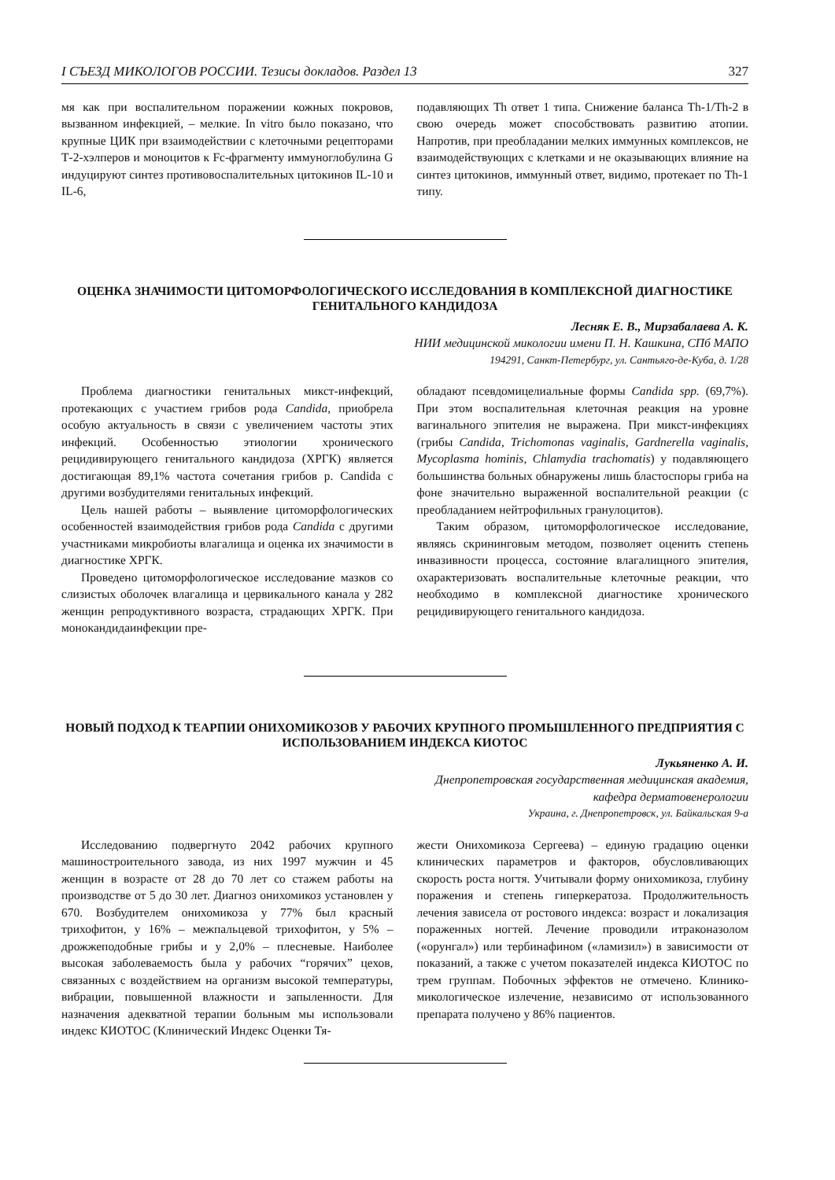I СЪЕЗД МИКОЛОГОВ РОССИИ. Тезисы докладов. Раздел 13 327
мя как при воспалительном поражении кожных покровов, вызванном инфекцией, – мелкие. In vitro было показано, что крупные ЦИК при взаимодействии с клеточными рецепторами Т-2-хэлперов и моноцитов к Fc-фрагменту иммуноглобулина G индуцируют синтез противовоспалительных цитокинов IL-10 и IL-6,
подавляющих Th ответ 1 типа. Снижение баланса Th-1/Th-2 в свою очередь может способствовать развитию атопии. Напротив, при преобладании мелких иммунных комплексов, не взаимодействующих с клетками и не оказывающих влияние на синтез цитокинов, иммунный ответ, видимо, протекает по Th-1 типу.
ОЦЕНКА ЗНАЧИМОСТИ ЦИТОМОРФОЛОГИЧЕСКОГО ИССЛЕДОВАНИЯ В КОМПЛЕКСНОЙ ДИАГНОСТИКЕ ГЕНИТАЛЬНОГО КАНДИДОЗА
Лесняк Е. В., Мирзабалаева А. К.
НИИ медицинской микологии имени П. Н. Кашкина, СПб МАПО
194291, Санкт-Петербург, ул. Сантьяго-де-Куба, д. 1/28
Проблема диагностики генитальных микст-инфекций, протекающих с участием грибов рода Candida, приобрела особую актуальность в связи с увеличением частоты этих инфекций. Особенностью этиологии хронического рецидивирующего генитального кандидоза (ХРГК) является достигающая 89,1% частота сочетания грибов р. Candida с другими возбудителями генитальных инфекций.
Цель нашей работы – выявление цитоморфологических особенностей взаимодействия грибов рода Candida с другими участниками микробиоты влагалища и оценка их значимости в диагностике ХРГК.
Проведено цитоморфологическое исследование мазков со слизистых оболочек влагалища и цервикального канала у 282 женщин репродуктивного возраста, страдающих ХРГК. При монокандидаинфекции пре-
обладают псевдомицелиальные формы Candida spp. (69,7%). При этом воспалительная клеточная реакция на уровне вагинального эпителия не выражена. При микст-инфекциях (грибы Candida, Trichomonas vaginalis, Gardnerella vaginalis, Mycoplasma hominis, Chlamydia trachomatis) у подавляющего большинства больных обнаружены лишь бластоспоры гриба на фоне значительно выраженной воспалительной реакции (с преобладанием нейтрофильных гранулоцитов).
Таким образом, цитоморфологическое исследование, являясь скрининговым методом, позволяет оценить степень инвазивности процесса, состояние влагалищного эпителия, охарактеризовать воспалительные клеточные реакции, что необходимо в комплексной диагностике хронического рецидивирующего генитального кандидоза.
НОВЫЙ ПОДХОД К ТЕАРПИИ ОНИХОМИКОЗОВ У РАБОЧИХ КРУПНОГО ПРОМЫШЛЕННОГО ПРЕДПРИЯТИЯ С ИСПОЛЬЗОВАНИЕМ ИНДЕКСА КИОТОС
Лукьяненко А. И.
Днепропетровская государственная медицинская академия,
кафедра дерматовенерологии
Украина, г. Днепропетровск, ул. Байкальская 9-а
Исследованию подвергнуто 2042 рабочих крупного машиностроительного завода, из них 1997 мужчин и 45 женщин в возрасте от 28 до 70 лет со стажем работы на производстве от 5 до 30 лет. Диагноз онихомикоз установлен у 670. Возбудителем онихомикоза у 77% был красный трихофитон, у 16% – межпальцевой трихофитон, у 5% – дрожжеподобные грибы и у 2,0% – плесневые. Наиболее высокая заболеваемость была у рабочих “горячих” цехов, связанных с воздействием на организм высокой температуры, вибрации, повышенной влажности и запыленности. Для назначения адекватной терапии больным мы использовали индекс КИОТОС (Клинический Индекс Оценки Тя-
жести Онихомикоза Сергеева) – единую градацию оценки клинических параметров и факторов, обусловливающих скорость роста ногтя. Учитывали форму онихомикоза, глубину поражения и степень гиперкератоза. Продолжительность лечения зависела от ростового индекса: возраст и локализация пораженных ногтей. Лечение проводили итраконазолом («орунгал») или тербинафином («ламизил») в зависимости от показаний, а также с учетом показателей индекса КИОТОС по трем группам. Побочных эффектов не отмечено. Клинико-микологическое излечение, независимо от использованного препарата получено у 86% пациентов.